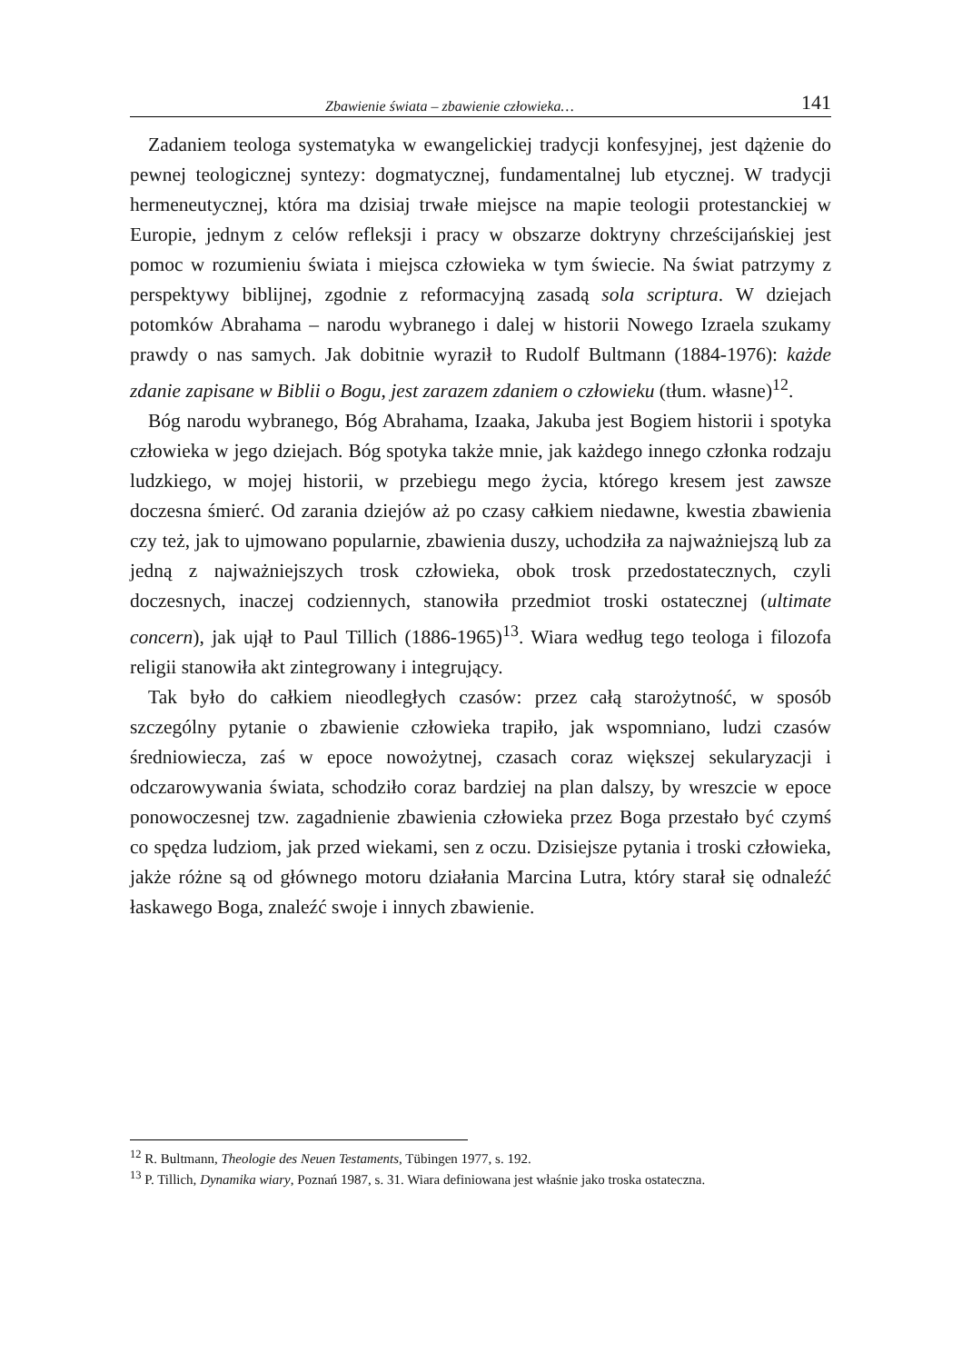Zbawienie świata – zbawienie człowieka… 141
Zadaniem teologa systematyka w ewangelickiej tradycji konfesyjnej, jest dążenie do pewnej teologicznej syntezy: dogmatycznej, fundamentalnej lub etycznej. W tradycji hermeneutycznej, która ma dzisiaj trwałe miejsce na mapie teologii protestanckiej w Europie, jednym z celów refleksji i pracy w obszarze doktryny chrześcijańskiej jest pomoc w rozumieniu świata i miejsca człowieka w tym świecie. Na świat patrzymy z perspektywy biblijnej, zgodnie z reformacyjną zasadą sola scriptura. W dziejach potomków Abrahama – narodu wybranego i dalej w historii Nowego Izraela szukamy prawdy o nas samych. Jak dobitnie wyraził to Rudolf Bultmann (1884-1976): każde zdanie zapisane w Biblii o Bogu, jest zarazem zdaniem o człowieku (tłum. własne)<sup>12</sup>.
Bóg narodu wybranego, Bóg Abrahama, Izaaka, Jakuba jest Bogiem historii i spotyka człowieka w jego dziejach. Bóg spotyka także mnie, jak każdego innego członka rodzaju ludzkiego, w mojej historii, w przebiegu mego życia, którego kresem jest zawsze doczesna śmierć. Od zarania dziejów aż po czasy całkiem niedawne, kwestia zbawienia czy też, jak to ujmowano popularnie, zbawienia duszy, uchodziła za najważniejszą lub za jedną z najważniejszych trosk człowieka, obok trosk przedostatecznych, czyli doczesnych, inaczej codziennych, stanowiła przedmiot troski ostatecznej (ultimate concern), jak ujął to Paul Tillich (1886-1965)<sup>13</sup>. Wiara według tego teologa i filozofa religii stanowiła akt zintegrowany i integrujący.
Tak było do całkiem nieodległych czasów: przez całą starożytność, w sposób szczególny pytanie o zbawienie człowieka trapiło, jak wspomniano, ludzi czasów średniowiecza, zaś w epoce nowożytnej, czasach coraz większej sekularyzacji i odczarowywania świata, schodziło coraz bardziej na plan dalszy, by wreszcie w epoce ponowoczesnej tzw. zagadnienie zbawienia człowieka przez Boga przestało być czymś co spędza ludziom, jak przed wiekami, sen z oczu. Dzisiejsze pytania i troski człowieka, jakże różne są od głównego motoru działania Marcina Lutra, który starał się odnaleźć łaskawego Boga, znaleźć swoje i innych zbawienie.
<sup>12</sup> R. Bultmann, Theologie des Neuen Testaments, Tübingen 1977, s. 192.
<sup>13</sup> P. Tillich, Dynamika wiary, Poznań 1987, s. 31. Wiara definiowana jest właśnie jako troska ostateczna.